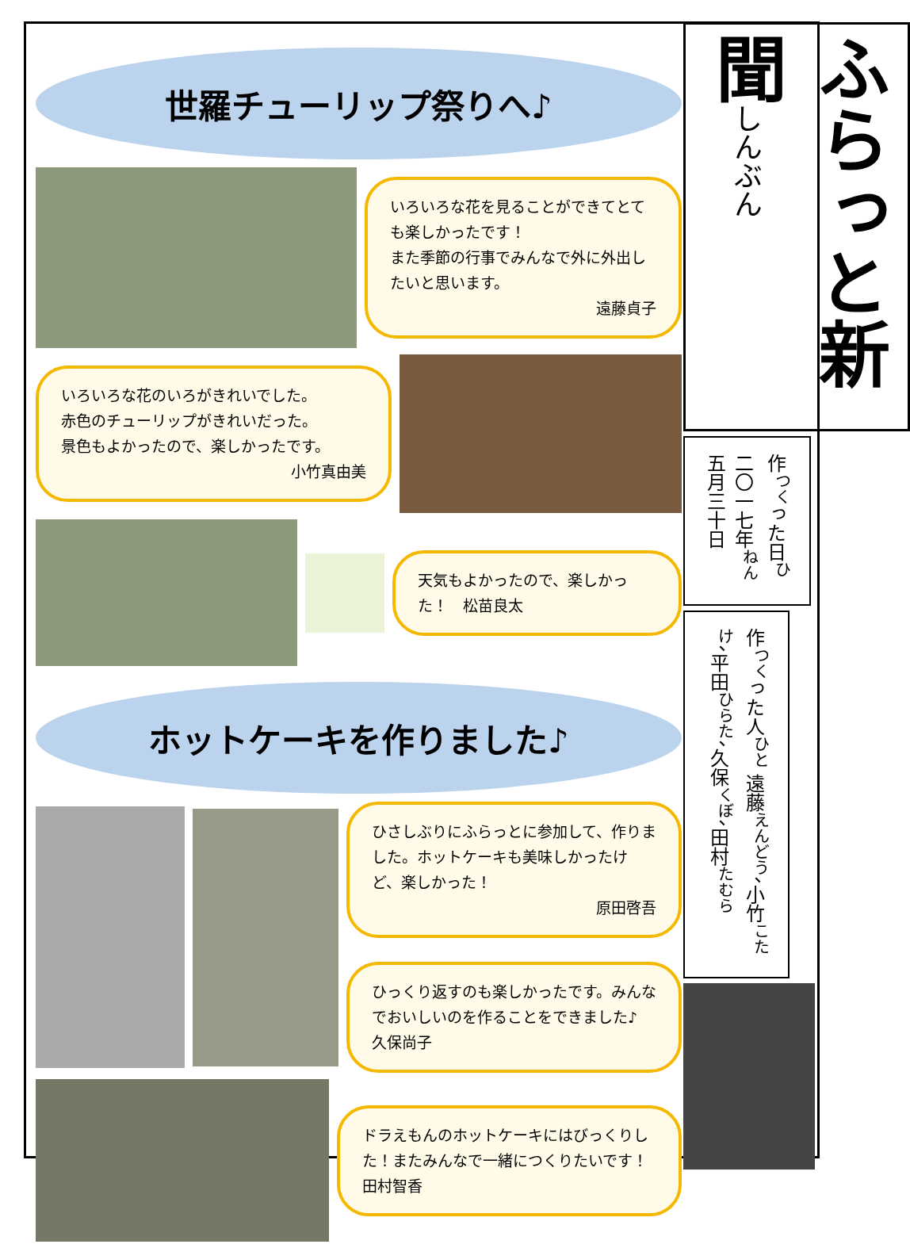世羅チューリップ祭りへ♪
いろいろな花を見ることができてとても楽しかったです！
また季節の行事でみんなで外に外出したいと思います。
遠藤貞子
いろいろな花のいろがきれいでした。
赤色のチューリップがきれいだった。
景色もよかったので、楽しかったです。
小竹真由美
天気もよかったので、楽しかった！　松苗良太
ホットケーキを作りました♪
ひさしぶりにふらっとに参加して、作りました。ホットケーキも美味しかったけど、楽しかった！
原田啓吾
ひっくり返すのも楽しかったです。みんなでおいしいのを作ることをできました♪　久保尚子
ドラえもんのホットケーキにはびっくりした！またみんなで一緒につくりたいです！　田村智香
ふらっと新聞しんぶん
作<sup>つく</sup>った日<sup>ひ</sup> 二〇一七年<sup>ねん</sup> 五月三十日
作<sup>つく</sup>った人<sup>ひと</sup> 遠藤<sup>えんどう</sup>、小竹<sup>こたけ</sup>、平田<sup>ひらた</sup>、久保<sup>くぼ</sup>、田村<sup>たむら</sup>